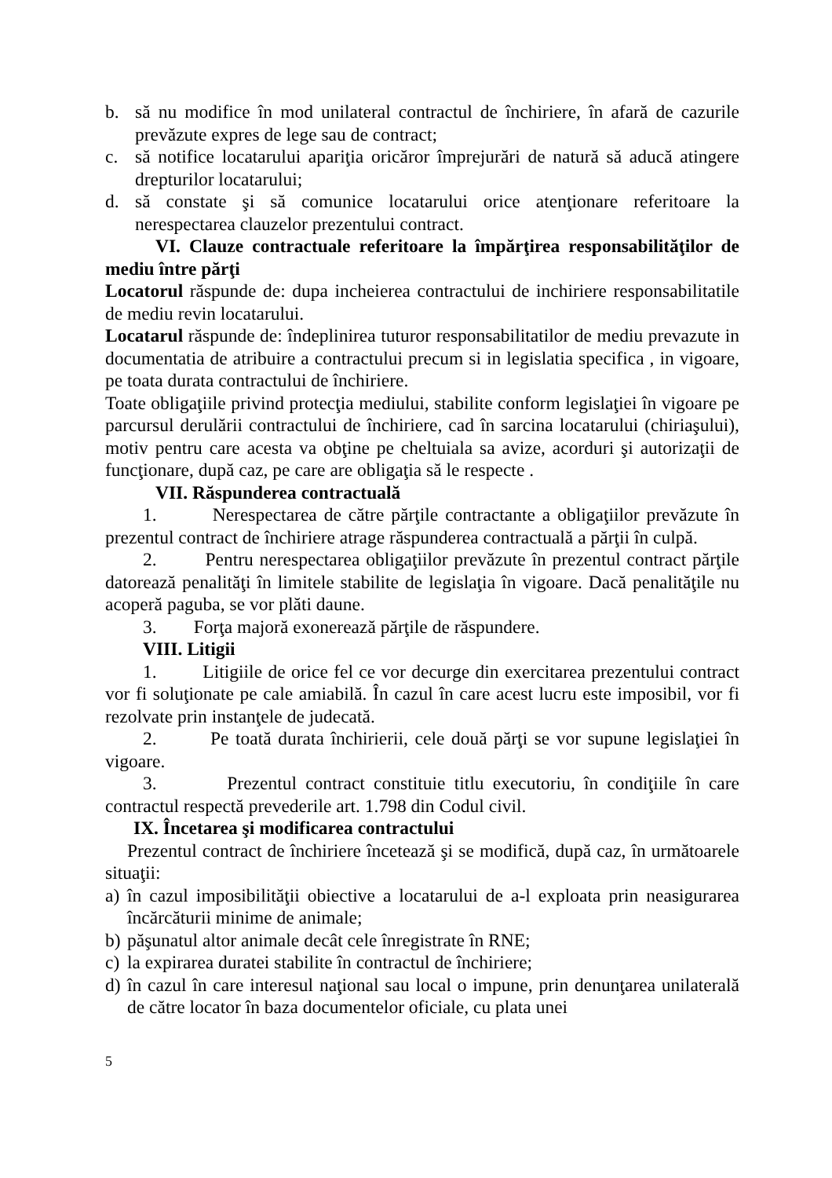b. să nu modifice în mod unilateral contractul de închiriere, în afară de cazurile prevăzute expres de lege sau de contract;
c. să notifice locatarului apariţia oricăror împrejurări de natură să aducă atingere drepturilor locatarului;
d. să constate şi să comunice locatarului orice atenţionare referitoare la nerespectarea clauzelor prezentului contract.
VI. Clauze contractuale referitoare la împărţirea responsabilităţilor de mediu între părţi
Locatorul răspunde de: dupa incheierea contractului de inchiriere responsabilitatile de mediu revin locatarului.
Locatarul răspunde de: îndeplinirea tuturor responsabilitatilor de mediu prevazute in documentatia de atribuire a contractului precum si in legislatia specifica , in vigoare, pe toata durata contractului de închiriere.
Toate obligaţiile privind protecţia mediului, stabilite conform legislaţiei în vigoare pe parcursul derulării contractului de închiriere, cad în sarcina locatarului (chiriaşului), motiv pentru care acesta va obţine pe cheltuiala sa avize, acorduri şi autorizaţii de funcţionare, după caz, pe care are obligaţia să le respecte .
VII. Răspunderea contractuală
1. Nerespectarea de către părţile contractante a obligaţiilor prevăzute în prezentul contract de închiriere atrage răspunderea contractuală a părţii în culpă.
2. Pentru nerespectarea obligaţiilor prevăzute în prezentul contract părţile datorează penalităţi în limitele stabilite de legislaţia în vigoare. Dacă penalităţile nu acoperă paguba, se vor plăti daune.
3. Forţa majoră exonerează părţile de răspundere.
VIII. Litigii
1. Litigiile de orice fel ce vor decurge din exercitarea prezentului contract vor fi soluţionate pe cale amiabilă. În cazul în care acest lucru este imposibil, vor fi rezolvate prin instanţele de judecată.
2. Pe toată durata închirierii, cele două părţi se vor supune legislaţiei în vigoare.
3. Prezentul contract constituie titlu executoriu, în condiţiile în care contractul respectă prevederile art. 1.798 din Codul civil.
IX. Încetarea şi modificarea contractului
Prezentul contract de închiriere încetează şi se modifică, după caz, în următoarele situaţii:
a)
în cazul imposibilităţii obiective a locatarului de a-l exploata prin neasigurarea încărcăturii minime de animale;
b)
păşunatul altor animale decât cele înregistrate în RNE;
c)
la expirarea duratei stabilite în contractul de închiriere;
d)
în cazul în care interesul naţional sau local o impune, prin denunţarea unilaterală de către locator în baza documentelor oficiale, cu plata unei
5